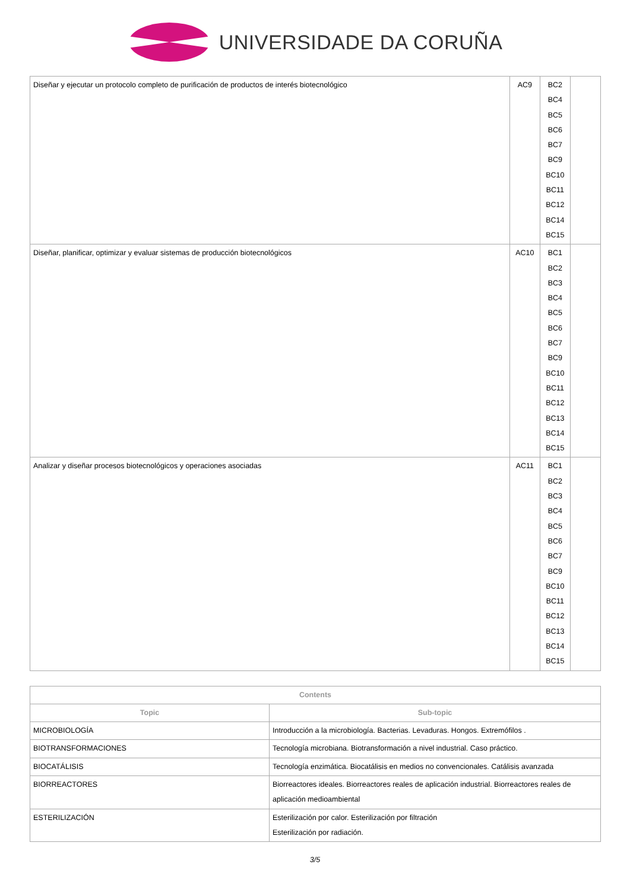UNIVERSIDADE DA CORUÑA
| Diseñar y ejecutar un protocolo completo de purificación de productos de interés biotecnológico | AC9 | BC2 BC4 BC5 BC6 BC7 BC9 BC10 BC11 BC12 BC14 BC15 | |
| Diseñar, planificar, optimizar y evaluar sistemas de producción biotecnológicos | AC10 | BC1 BC2 BC3 BC4 BC5 BC6 BC7 BC9 BC10 BC11 BC12 BC13 BC14 BC15 | |
| Analizar y diseñar procesos biotecnológicos y operaciones asociadas | AC11 | BC1 BC2 BC3 BC4 BC5 BC6 BC7 BC9 BC10 BC11 BC12 BC13 BC14 BC15 | |
| Contents | |
| --- | --- |
| Topic | Sub-topic |
| MICROBIOLOGÍA | Introducción a la microbiología. Bacterias. Levaduras. Hongos. Extremófilos . |
| BIOTRANSFORMACIONES | Tecnología microbiana. Biotransformación a nivel industrial. Caso práctico. |
| BIOCATÁLISIS | Tecnología enzimática. Biocatálisis en medios no convencionales. Catálisis avanzada |
| BIORREACTORES | Biorreactores ideales. Biorreactores reales de aplicación industrial. Biorreactores reales de aplicación medioambiental |
| ESTERILIZACIÓN | Esterilización por calor. Esterilización por filtración Esterilización por radiación. |
3/5